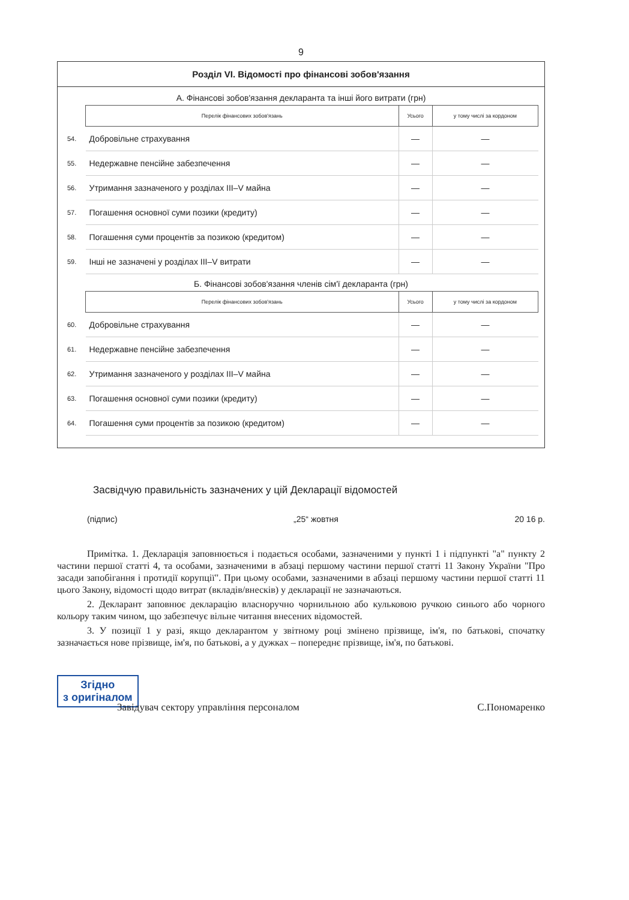9
Розділ VI. Відомості про фінансові зобов'язання
А. Фінансові зобов'язання декларанта та інші його витрати (грн)
| | Перелік фінансових зобов'язань | Усього | у тому числі за кордоном |
| 54. | Добровільне страхування | — | — |
| 55. | Недержавне пенсійне забезпечення | — | — |
| 56. | Утримання зазначеного у розділах III–V майна | — | — |
| 57. | Погашення основної суми позики (кредиту) | — | — |
| 58. | Погашення суми процентів за позикою (кредитом) | — | — |
| 59. | Інші не зазначені у розділах III–V витрати | — | — |
Б. Фінансові зобов'язання членів сім'ї декларанта (грн)
| | Перелік фінансових зобов'язань | Усього | у тому числі за кордоном |
| 60. | Добровільне страхування | — | — |
| 61. | Недержавне пенсійне забезпечення | — | — |
| 62. | Утримання зазначеного у розділах III–V майна | — | — |
| 63. | Погашення основної суми позики (кредиту) | — | — |
| 64. | Погашення суми процентів за позикою (кредитом) | — | — |
Засвідчую правильність зазначених у цій Декларації відомостей
(підпис) „25“ жовтня 20 16 р.
Примітка. 1. Декларація заповнюється і подається особами, зазначеними у пункті 1 і підпункті "а" пункту 2 частини першої статті 4, та особами, зазначеними в абзаці першому частини першої статті 11 Закону України "Про засади запобігання і протидії корупції". При цьому особами, зазначеними в абзаці першому частини першої статті 11 цього Закону, відомості щодо витрат (вкладів/внесків) у декларації не зазначаються.
2. Декларант заповнює декларацію власноручно чорнильною або кульковою ручкою синього або чорного кольору таким чином, що забезпечує вільне читання внесених відомостей.
3. У позиції 1 у разі, якщо декларантом у звітному році змінено прізвище, ім'я, по батькові, спочатку зазначається нове прізвище, ім'я, по батькові, а у дужках – попереднє прізвище, ім'я, по батькові.
Згідно
з оригіналом
Завідувач сектору управління персоналом С.Пономаренко